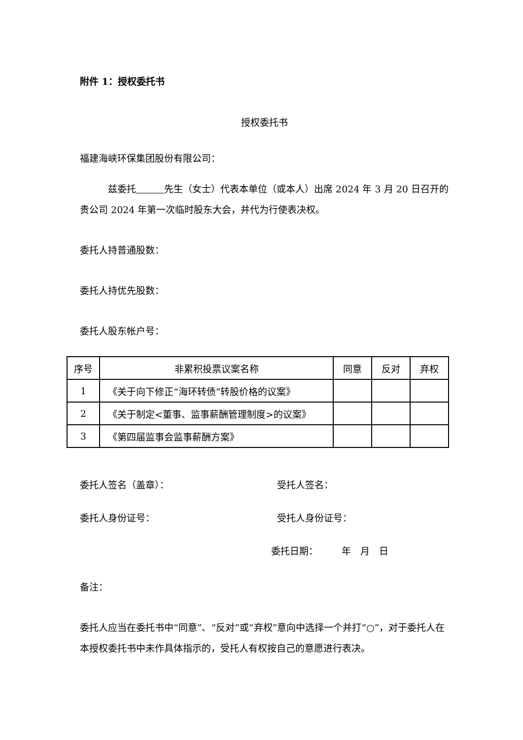附件 1：授权委托书
授权委托书
福建海峡环保集团股份有限公司：
　　　兹委托　　　 先生（女士）代表本单位（或本人）出席 2024 年 3 月 20 日召开的贵公司 2024 年第一次临时股东大会，并代为行使表决权。
委托人持普通股数：
委托人持优先股数：
委托人股东帐户号：
| 序号 | 非累积投票议案名称 | 同意 | 反对 | 弃权 |
| --- | --- | --- | --- | --- |
| 1 | 《关于向下修正“海环转债”转股价格的议案》 | | | |
| 2 | 《关于制定<董事、监事薪酬管理制度>的议案》 | | | |
| 3 | 《第四届监事会监事薪酬方案》 | | | |
委托人签名（盖章）： 受托人签名：
委托人身份证号： 受托人身份证号：
委托日期：　　　年　月　日
备注：
委托人应当在委托书中“同意”、“反对”或“弃权”意向中选择一个并打“○”，对于委托人在本授权委托书中未作具体指示的，受托人有权按自己的意愿进行表决。